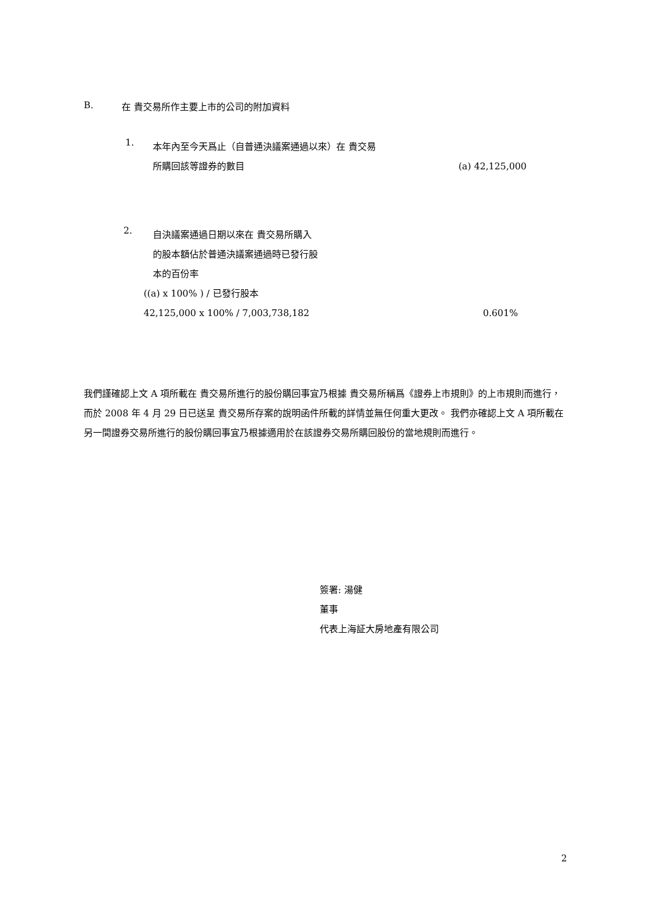B. 在 貴交易所作主要上市的公司的附加資料
1. 本年內至今天爲止（自普通決議案通過以來）在 貴交易
所購回該等證券的數目 (a) 42,125,000
2. 自決議案通過日期以來在 貴交易所購入
的股本額佔於普通決議案通過時已發行股
本的百份率
((a) x 100% ) / 已發行股本
42,125,000 x 100% / 7,003,738,182 0.601%
我們謹確認上文 A 項所載在 貴交易所進行的股份購回事宜乃根據 貴交易所稱爲《證券上市規則》的上市規則而進行，而於 2008 年 4 月 29 日已送呈 貴交易所存案的說明函件所載的詳情並無任何重大更改。 我們亦確認上文 A 項所載在另一間證券交易所進行的股份購回事宜乃根據適用於在該證券交易所購回股份的當地規則而進行。
簽署: 湯健
董事
代表上海証大房地產有限公司
2